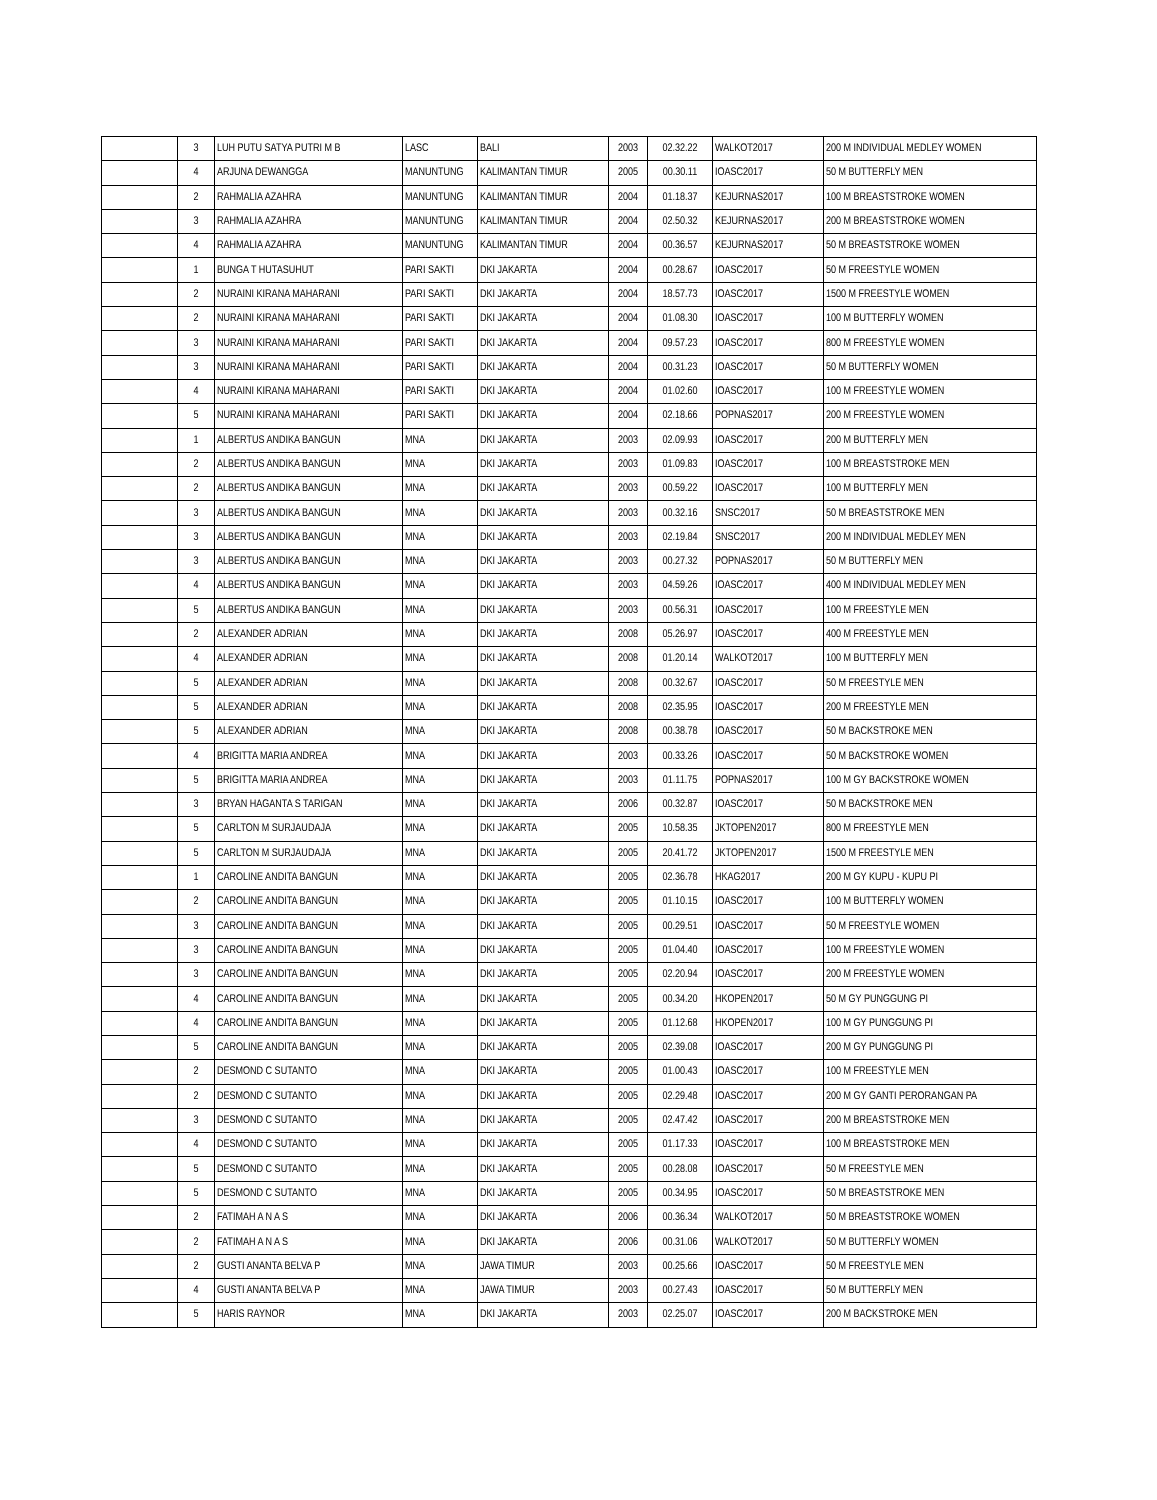| | 3 | LUH PUTU SATYA PUTRI M B | LASC | BALI | 2003 | 02.32.22 | WALKOT2017 | 200 M INDIVIDUAL MEDLEY WOMEN |
| | 4 | ARJUNA DEWANGGA | MANUNTUNG | KALIMANTAN TIMUR | 2005 | 00.30.11 | IOASC2017 | 50 M BUTTERFLY MEN |
| | 2 | RAHMALIA AZAHRA | MANUNTUNG | KALIMANTAN TIMUR | 2004 | 01.18.37 | KEJURNAS2017 | 100 M BREASTSTROKE WOMEN |
| | 3 | RAHMALIA AZAHRA | MANUNTUNG | KALIMANTAN TIMUR | 2004 | 02.50.32 | KEJURNAS2017 | 200 M BREASTSTROKE WOMEN |
| | 4 | RAHMALIA AZAHRA | MANUNTUNG | KALIMANTAN TIMUR | 2004 | 00.36.57 | KEJURNAS2017 | 50 M BREASTSTROKE WOMEN |
| | 1 | BUNGA T HUTASUHUT | PARI SAKTI | DKI JAKARTA | 2004 | 00.28.67 | IOASC2017 | 50 M FREESTYLE WOMEN |
| | 2 | NURAINI KIRANA MAHARANI | PARI SAKTI | DKI JAKARTA | 2004 | 18.57.73 | IOASC2017 | 1500 M FREESTYLE WOMEN |
| | 2 | NURAINI KIRANA MAHARANI | PARI SAKTI | DKI JAKARTA | 2004 | 01.08.30 | IOASC2017 | 100 M BUTTERFLY WOMEN |
| | 3 | NURAINI KIRANA MAHARANI | PARI SAKTI | DKI JAKARTA | 2004 | 09.57.23 | IOASC2017 | 800 M FREESTYLE WOMEN |
| | 3 | NURAINI KIRANA MAHARANI | PARI SAKTI | DKI JAKARTA | 2004 | 00.31.23 | IOASC2017 | 50 M BUTTERFLY WOMEN |
| | 4 | NURAINI KIRANA MAHARANI | PARI SAKTI | DKI JAKARTA | 2004 | 01.02.60 | IOASC2017 | 100 M FREESTYLE WOMEN |
| | 5 | NURAINI KIRANA MAHARANI | PARI SAKTI | DKI JAKARTA | 2004 | 02.18.66 | POPNAS2017 | 200 M FREESTYLE WOMEN |
| | 1 | ALBERTUS ANDIKA BANGUN | MNA | DKI JAKARTA | 2003 | 02.09.93 | IOASC2017 | 200 M BUTTERFLY MEN |
| | 2 | ALBERTUS ANDIKA BANGUN | MNA | DKI JAKARTA | 2003 | 01.09.83 | IOASC2017 | 100 M BREASTSTROKE MEN |
| | 2 | ALBERTUS ANDIKA BANGUN | MNA | DKI JAKARTA | 2003 | 00.59.22 | IOASC2017 | 100 M BUTTERFLY MEN |
| | 3 | ALBERTUS ANDIKA BANGUN | MNA | DKI JAKARTA | 2003 | 00.32.16 | SNSC2017 | 50 M BREASTSTROKE MEN |
| | 3 | ALBERTUS ANDIKA BANGUN | MNA | DKI JAKARTA | 2003 | 02.19.84 | SNSC2017 | 200 M INDIVIDUAL MEDLEY MEN |
| | 3 | ALBERTUS ANDIKA BANGUN | MNA | DKI JAKARTA | 2003 | 00.27.32 | POPNAS2017 | 50 M BUTTERFLY MEN |
| | 4 | ALBERTUS ANDIKA BANGUN | MNA | DKI JAKARTA | 2003 | 04.59.26 | IOASC2017 | 400 M INDIVIDUAL MEDLEY MEN |
| | 5 | ALBERTUS ANDIKA BANGUN | MNA | DKI JAKARTA | 2003 | 00.56.31 | IOASC2017 | 100 M FREESTYLE MEN |
| | 2 | ALEXANDER ADRIAN | MNA | DKI JAKARTA | 2008 | 05.26.97 | IOASC2017 | 400 M FREESTYLE MEN |
| | 4 | ALEXANDER ADRIAN | MNA | DKI JAKARTA | 2008 | 01.20.14 | WALKOT2017 | 100 M BUTTERFLY MEN |
| | 5 | ALEXANDER ADRIAN | MNA | DKI JAKARTA | 2008 | 00.32.67 | IOASC2017 | 50 M FREESTYLE MEN |
| | 5 | ALEXANDER ADRIAN | MNA | DKI JAKARTA | 2008 | 02.35.95 | IOASC2017 | 200 M FREESTYLE MEN |
| | 5 | ALEXANDER ADRIAN | MNA | DKI JAKARTA | 2008 | 00.38.78 | IOASC2017 | 50 M BACKSTROKE MEN |
| | 4 | BRIGITTA MARIA ANDREA | MNA | DKI JAKARTA | 2003 | 00.33.26 | IOASC2017 | 50 M BACKSTROKE WOMEN |
| | 5 | BRIGITTA MARIA ANDREA | MNA | DKI JAKARTA | 2003 | 01.11.75 | POPNAS2017 | 100 M GY BACKSTROKE WOMEN |
| | 3 | BRYAN HAGANTA S TARIGAN | MNA | DKI JAKARTA | 2006 | 00.32.87 | IOASC2017 | 50 M BACKSTROKE MEN |
| | 5 | CARLTON M SURJAUDAJA | MNA | DKI JAKARTA | 2005 | 10.58.35 | JKTOPEN2017 | 800 M FREESTYLE MEN |
| | 5 | CARLTON M SURJAUDAJA | MNA | DKI JAKARTA | 2005 | 20.41.72 | JKTOPEN2017 | 1500 M FREESTYLE MEN |
| | 1 | CAROLINE ANDITA BANGUN | MNA | DKI JAKARTA | 2005 | 02.36.78 | HKAG2017 | 200 M GY KUPU - KUPU PI |
| | 2 | CAROLINE ANDITA BANGUN | MNA | DKI JAKARTA | 2005 | 01.10.15 | IOASC2017 | 100 M BUTTERFLY WOMEN |
| | 3 | CAROLINE ANDITA BANGUN | MNA | DKI JAKARTA | 2005 | 00.29.51 | IOASC2017 | 50 M FREESTYLE WOMEN |
| | 3 | CAROLINE ANDITA BANGUN | MNA | DKI JAKARTA | 2005 | 01.04.40 | IOASC2017 | 100 M FREESTYLE WOMEN |
| | 3 | CAROLINE ANDITA BANGUN | MNA | DKI JAKARTA | 2005 | 02.20.94 | IOASC2017 | 200 M FREESTYLE WOMEN |
| | 4 | CAROLINE ANDITA BANGUN | MNA | DKI JAKARTA | 2005 | 00.34.20 | HKOPEN2017 | 50 M GY PUNGGUNG PI |
| | 4 | CAROLINE ANDITA BANGUN | MNA | DKI JAKARTA | 2005 | 01.12.68 | HKOPEN2017 | 100 M GY PUNGGUNG PI |
| | 5 | CAROLINE ANDITA BANGUN | MNA | DKI JAKARTA | 2005 | 02.39.08 | IOASC2017 | 200 M GY PUNGGUNG PI |
| | 2 | DESMOND C SUTANTO | MNA | DKI JAKARTA | 2005 | 01.00.43 | IOASC2017 | 100 M FREESTYLE MEN |
| | 2 | DESMOND C SUTANTO | MNA | DKI JAKARTA | 2005 | 02.29.48 | IOASC2017 | 200 M GY GANTI PERORANGAN PA |
| | 3 | DESMOND C SUTANTO | MNA | DKI JAKARTA | 2005 | 02.47.42 | IOASC2017 | 200 M BREASTSTROKE MEN |
| | 4 | DESMOND C SUTANTO | MNA | DKI JAKARTA | 2005 | 01.17.33 | IOASC2017 | 100 M BREASTSTROKE MEN |
| | 5 | DESMOND C SUTANTO | MNA | DKI JAKARTA | 2005 | 00.28.08 | IOASC2017 | 50 M FREESTYLE MEN |
| | 5 | DESMOND C SUTANTO | MNA | DKI JAKARTA | 2005 | 00.34.95 | IOASC2017 | 50 M BREASTSTROKE MEN |
| | 2 | FATIMAH A N A S | MNA | DKI JAKARTA | 2006 | 00.36.34 | WALKOT2017 | 50 M BREASTSTROKE WOMEN |
| | 2 | FATIMAH A N A S | MNA | DKI JAKARTA | 2006 | 00.31.06 | WALKOT2017 | 50 M BUTTERFLY WOMEN |
| | 2 | GUSTI ANANTA BELVA P | MNA | JAWA TIMUR | 2003 | 00.25.66 | IOASC2017 | 50 M FREESTYLE MEN |
| | 4 | GUSTI ANANTA BELVA P | MNA | JAWA TIMUR | 2003 | 00.27.43 | IOASC2017 | 50 M BUTTERFLY MEN |
| | 5 | HARIS RAYNOR | MNA | DKI JAKARTA | 2003 | 02.25.07 | IOASC2017 | 200 M BACKSTROKE MEN |